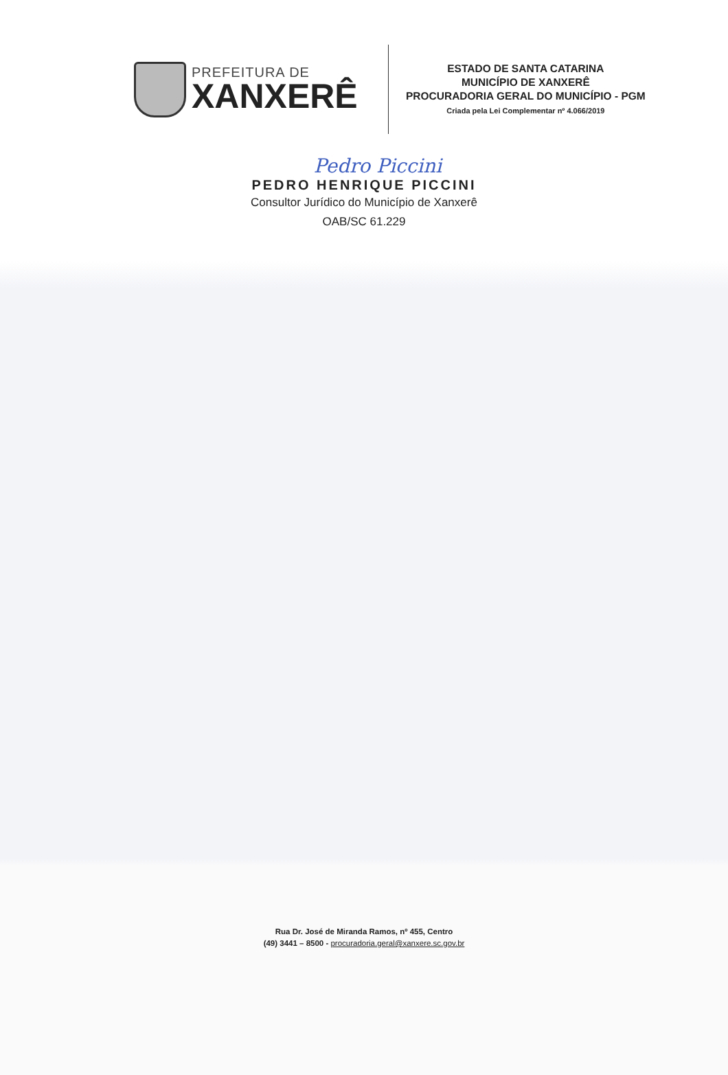PREFEITURA DE
XANXERÊ
ESTADO DE SANTA CATARINA
MUNICÍPIO DE XANXERÊ
PROCURADORIA GERAL DO MUNICÍPIO - PGM
Criada pela Lei Complementar nº 4.066/2019
Pedro Piccini
PEDRO HENRIQUE PICCINI
Consultor Jurídico do Município de Xanxerê
OAB/SC 61.229
Rua Dr. José de Miranda Ramos, nº 455, Centro
(49) 3441 – 8500 - procuradoria.geral@xanxere.sc.gov.br